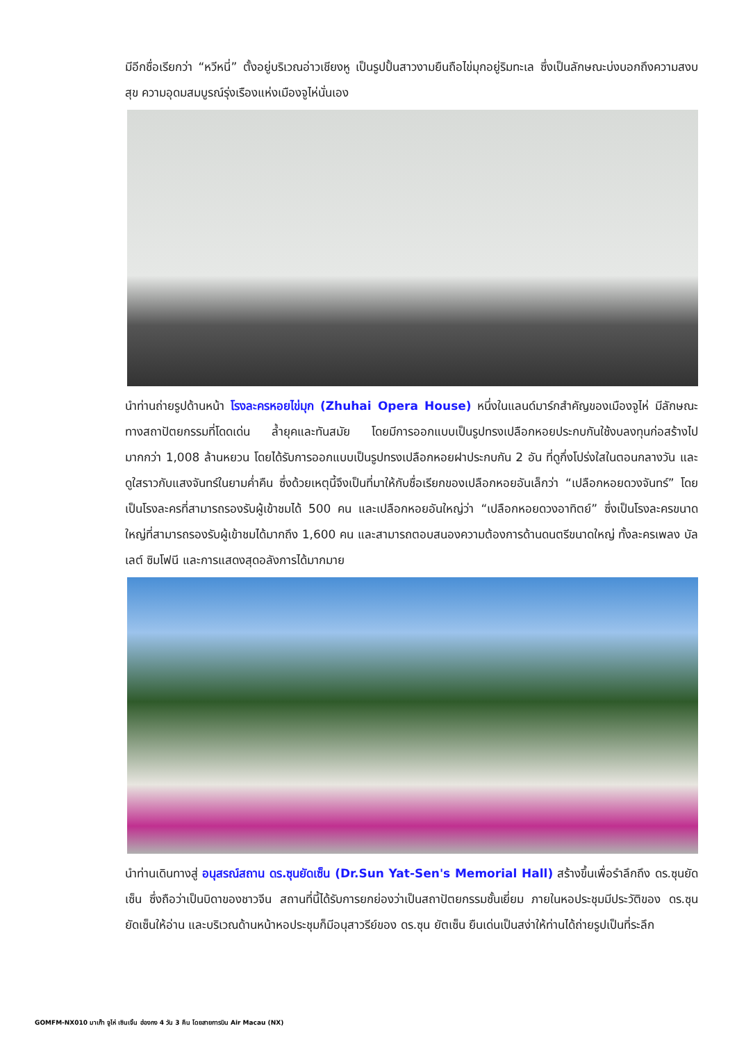มีอีกชื่อเรียกว่า “หวีหนี่” ตั้งอยู่บริเวณอ่าวเชียงหู เป็นรูปปั้นสาวงามยืนถือไข่มุกอยู่ริมทะเล ซึ่งเป็นลักษณะบ่งบอกถึงความสงบสุข ความอุดมสมบูรณ์รุ่งเรืองแห่งเมืองจูไห่นั่นเอง
นำท่านถ่ายรูปด้านหน้า โรงละครหอยไข่มุก (Zhuhai Opera House) หนึ่งในแลนด์มาร์กสำคัญของเมืองจูไห่ มีลักษณะทางสถาปัตยกรรมที่โดดเด่น ล้ำยุคและทันสมัย โดยมีการออกแบบเป็นรูปทรงเปลือกหอยประกบกันใช้งบลงทุนก่อสร้างไปมากกว่า 1,008 ล้านหยวน โดยได้รับการออกแบบเป็นรูปทรงเปลือกหอยฝาประกบกัน 2 อัน ที่ดูกึ่งโปร่งใสในตอนกลางวัน และดูใสราวกับแสงจันทร์ในยามค่ำคืน ซึ่งด้วยเหตุนี้จึงเป็นที่มาให้กับชื่อเรียกของเปลือกหอยอันเล็กว่า “เปลือกหอยดวงจันทร์” โดยเป็นโรงละครที่สามารถรองรับผู้เข้าชมได้ 500 คน และเปลือกหอยอันใหญ่ว่า “เปลือกหอยดวงอาทิตย์” ซึ่งเป็นโรงละครขนาดใหญ่ที่สามารถรองรับผู้เข้าชมได้มากถึง 1,600 คน และสามารถตอบสนองความต้องการด้านดนตรีขนาดใหญ่ ทั้งละครเพลง บัลเลต์ ซิมโฟนี และการแสดงสุดอลังการได้มากมาย
นำท่านเดินทางสู่ อนุสรณ์สถาน ดร.ซุนยัดเซ็น (Dr.Sun Yat-Sen's Memorial Hall) สร้างขึ้นเพื่อรำลึกถึง ดร.ซุนยัดเซ็น ซึ่งถือว่าเป็นบิดาของชาวจีน สถานที่นี้ได้รับการยกย่องว่าเป็นสถาปัตยกรรมชั้นเยี่ยม ภายในหอประชุมมีประวัติของ ดร.ซุน ยัดเซ็นให้อ่าน และบริเวณด้านหน้าหอประชุมก็มีอนุสาวรีย์ของ ดร.ซุน ยัตเซ็น ยืนเด่นเป็นสง่าให้ท่านได้ถ่ายรูปเป็นที่ระลึก
GOMFM-NX010 มาเก๊า จูไห่ เซินเจิ้น ฮ่องกง 4 วัน 3 คืน โดยสายการบิน Air Macau (NX)